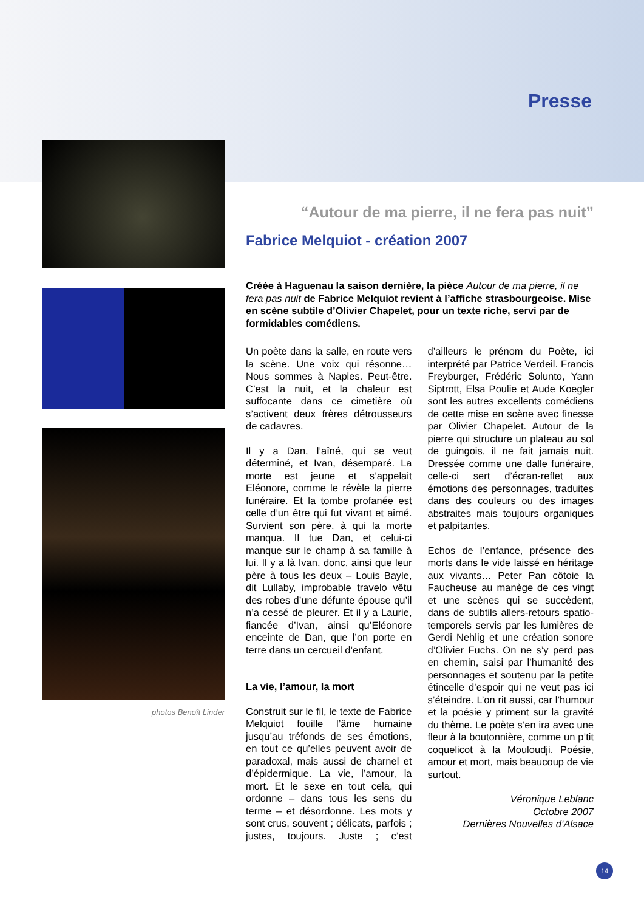Presse
photos Benoît Linder
“Autour de ma pierre, il ne fera pas nuit”
Fabrice Melquiot - création 2007
Créée à Haguenau la saison dernière, la pièce Autour de ma pierre, il ne fera pas nuit de Fabrice Melquiot revient à l’affiche strasbourgeoise. Mise en scène subtile d’Olivier Chapelet, pour un texte riche, servi par de formidables comédiens.
Un poète dans la salle, en route vers la scène. Une voix qui résonne… Nous sommes à Naples. Peut-être. C’est la nuit, et la chaleur est suffocante dans ce cimetière où s’activent deux frères détrousseurs de cadavres.
Il y a Dan, l’aîné, qui se veut déterminé, et Ivan, désemparé. La morte est jeune et s’appelait Eléonore, comme le révèle la pierre funéraire. Et la tombe profanée est celle d’un être qui fut vivant et aimé. Survient son père, à qui la morte manqua. Il tue Dan, et celui-ci manque sur le champ à sa famille à lui. Il y a là Ivan, donc, ainsi que leur père à tous les deux – Louis Bayle, dit Lullaby, improbable travelo vêtu des robes d’une défunte épouse qu’il n’a cessé de pleurer. Et il y a Laurie, fiancée d’Ivan, ainsi qu’Eléonore enceinte de Dan, que l’on porte en terre dans un cercueil d’enfant.
La vie, l’amour, la mort
Construit sur le fil, le texte de Fabrice Melquiot fouille l’âme humaine jusqu’au tréfonds de ses émotions, en tout ce qu’elles peuvent avoir de paradoxal, mais aussi de charnel et d’épidermique. La vie, l’amour, la mort. Et le sexe en tout cela, qui ordonne – dans tous les sens du terme – et désordonne. Les mots y sont crus, souvent ; délicats, parfois ; justes, toujours. Juste ; c’est d’ailleurs le prénom du Poète, ici interprété par Patrice Verdeil. Francis Freyburger, Frédéric Solunto, Yann Siptrott, Elsa Poulie et Aude Koegler sont les autres excellents comédiens de cette mise en scène avec finesse par Olivier Chapelet. Autour de la pierre qui structure un plateau au sol de guingois, il ne fait jamais nuit. Dressée comme une dalle funéraire, celle-ci sert d’écran-reflet aux émotions des personnages, traduites dans des couleurs ou des images abstraites mais toujours organiques et palpitantes.
Echos de l’enfance, présence des morts dans le vide laissé en héritage aux vivants… Peter Pan côtoie la Faucheuse au manège de ces vingt et une scènes qui se succèdent, dans de subtils allers-retours spatio-temporels servis par les lumières de Gerdi Nehlig et une création sonore d’Olivier Fuchs. On ne s’y perd pas en chemin, saisi par l’humanité des personnages et soutenu par la petite étincelle d’espoir qui ne veut pas ici s’éteindre. L’on rit aussi, car l’humour et la poésie y priment sur la gravité du thème. Le poète s’en ira avec une fleur à la boutonnière, comme un p’tit coquelicot à la Mouloudji. Poésie, amour et mort, mais beaucoup de vie surtout.
Véronique Leblanc
Octobre 2007
Dernières Nouvelles d’Alsace
14